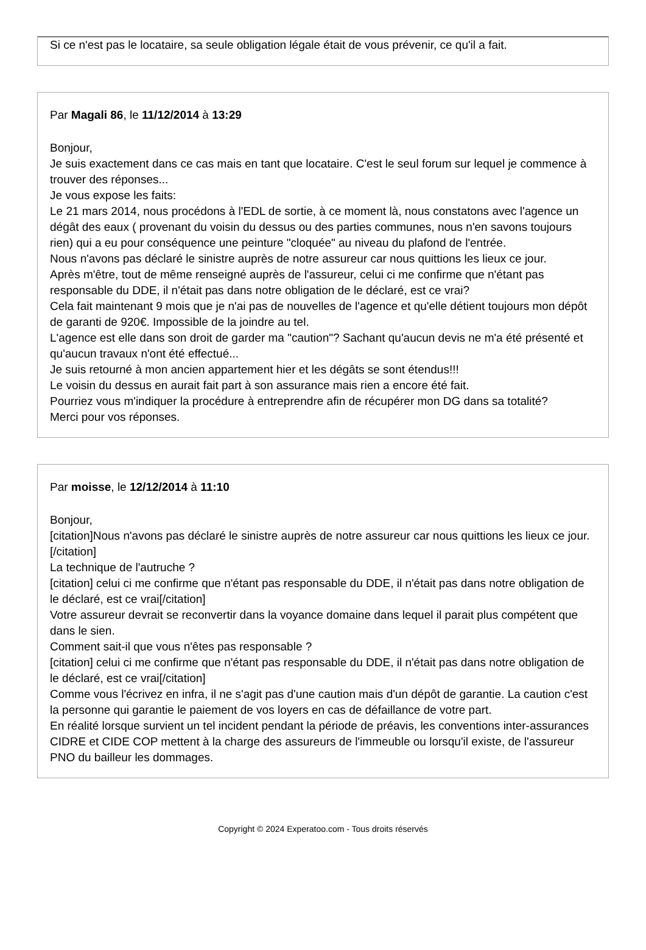Si ce n'est pas le locataire, sa seule obligation légale était de vous prévenir, ce qu'il a fait.
Par Magali 86, le 11/12/2014 à 13:29
Bonjour,
Je suis exactement dans ce cas mais en tant que locataire. C'est le seul forum sur lequel je commence à trouver des réponses...
Je vous expose les faits:
Le 21 mars 2014, nous procédons à l'EDL de sortie, à ce moment là, nous constatons avec l'agence un dégât des eaux ( provenant du voisin du dessus ou des parties communes, nous n'en savons toujours rien) qui a eu pour conséquence une peinture "cloquée" au niveau du plafond de l'entrée.
Nous n'avons pas déclaré le sinistre auprès de notre assureur car nous quittions les lieux ce jour.
Après m'être, tout de même renseigné auprès de l'assureur, celui ci me confirme que n'étant pas responsable du DDE, il n'était pas dans notre obligation de le déclaré, est ce vrai?
Cela fait maintenant 9 mois que je n'ai pas de nouvelles de l'agence et qu'elle détient toujours mon dépôt de garanti de 920€. Impossible de la joindre au tel.
L'agence est elle dans son droit de garder ma "caution"? Sachant qu'aucun devis ne m'a été présenté et qu'aucun travaux n'ont été effectué...
Je suis retourné à mon ancien appartement hier et les dégâts se sont étendus!!!
Le voisin du dessus en aurait fait part à son assurance mais rien a encore été fait.
Pourriez vous m'indiquer la procédure à entreprendre afin de récupérer mon DG dans sa totalité?
Merci pour vos réponses.
Par moisse, le 12/12/2014 à 11:10
Bonjour,
[citation]Nous n'avons pas déclaré le sinistre auprès de notre assureur car nous quittions les lieux ce jour. [/citation]
La technique de l'autruche ?
[citation] celui ci me confirme que n'étant pas responsable du DDE, il n'était pas dans notre obligation de le déclaré, est ce vrai[/citation]
Votre assureur devrait se reconvertir dans la voyance domaine dans lequel il parait plus compétent que dans le sien.
Comment sait-il que vous n'êtes pas responsable ?
[citation] celui ci me confirme que n'étant pas responsable du DDE, il n'était pas dans notre obligation de le déclaré, est ce vrai[/citation]
Comme vous l'écrivez en infra, il ne s'agit pas d'une caution mais d'un dépôt de garantie. La caution c'est la personne qui garantie le paiement de vos loyers en cas de défaillance de votre part.
En réalité lorsque survient un tel incident pendant la période de préavis, les conventions inter-assurances CIDRE et CIDE COP mettent à la charge des assureurs de l'immeuble ou lorsqu'il existe, de l'assureur PNO du bailleur les dommages.
Copyright © 2024 Experatoo.com - Tous droits réservés